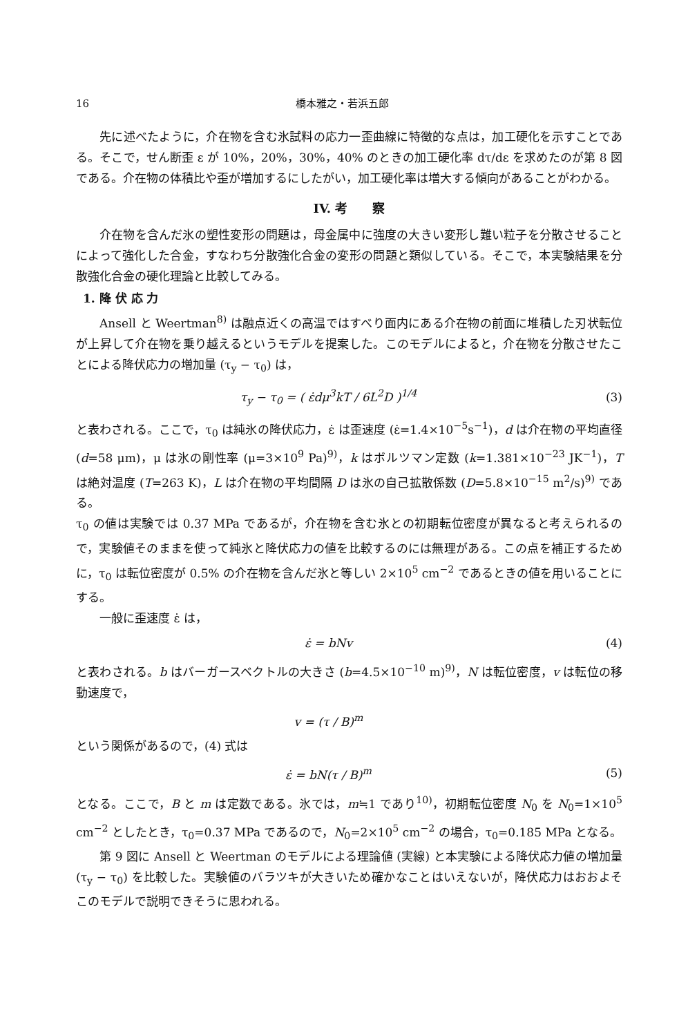16 橋本雅之・若浜五郎
先に述べたように，介在物を含む氷試料の応力一歪曲線に特徴的な点は，加工硬化を示すことである。そこで，せん断歪 ε が 10%，20%，30%，40% のときの加工硬化率 dτ/dε を求めたのが第 8 図である。介在物の体積比や歪が増加するにしたがい，加工硬化率は増大する傾向があることがわかる。
IV. 考　　察
介在物を含んだ氷の塑性変形の問題は，母金属中に強度の大きい変形し難い粒子を分散させることによって強化した合金，すなわち分散強化合金の変形の問題と類似している。そこで，本実験結果を分散強化合金の硬化理論と比較してみる。
1. 降 伏 応 力
Ansell と Weertman<sup>8)</sup> は融点近くの高温ではすべり面内にある介在物の前面に堆積した刃状転位が上昇して介在物を乗り越えるというモデルを提案した。このモデルによると，介在物を分散させたことによる降伏応力の増加量 (τ<sub>y</sub> − τ<sub>0</sub>) は，
τ<sub>y</sub> − τ<sub>0</sub> = ( ε̇dμ<sup>3</sup>kT / 6L<sup>2</sup>D )<sup>1/4</sup> (3)
と表わされる。ここで，τ<sub>0</sub> は純氷の降伏応力，ε̇ は歪速度 (ε̇=1.4×10<sup>−5</sup>s<sup>−1</sup>)，d は介在物の平均直径 (d=58 μm)，μ は氷の剛性率 (μ=3×10<sup>9</sup> Pa)<sup>9)</sup>，k はボルツマン定数 (k=1.381×10<sup>−23</sup> JK<sup>−1</sup>)，T は絶対温度 (T=263 K)，L は介在物の平均間隔 D は氷の自己拡散係数 (D=5.8×10<sup>−15</sup> m<sup>2</sup>/s)<sup>9)</sup> である。
τ<sub>0</sub> の値は実験では 0.37 MPa であるが，介在物を含む氷との初期転位密度が異なると考えられるので，実験値そのままを使って純氷と降伏応力の値を比較するのには無理がある。この点を補正するために，τ<sub>0</sub> は転位密度が 0.5% の介在物を含んだ氷と等しい 2×10<sup>5</sup> cm<sup>−2</sup> であるときの値を用いることにする。
一般に歪速度 ε̇ は，
ε̇ = bNv (4)
と表わされる。b はバーガースベクトルの大きさ (b=4.5×10<sup>−10</sup> m)<sup>9)</sup>，N は転位密度，v は転位の移動速度で，
v = (τ / B)<sup>m</sup>
という関係があるので，(4) 式は
ε̇ = bN(τ / B)<sup>m</sup> (5)
となる。ここで，B と m は定数である。氷では，m≒1 であり<sup>10)</sup>，初期転位密度 N<sub>0</sub> を N<sub>0</sub>=1×10<sup>5</sup> cm<sup>−2</sup> としたとき，τ<sub>0</sub>=0.37 MPa であるので，N<sub>0</sub>=2×10<sup>5</sup> cm<sup>−2</sup> の場合，τ<sub>0</sub>=0.185 MPa となる。
第 9 図に Ansell と Weertman のモデルによる理論値 (実線) と本実験による降伏応力値の増加量 (τ<sub>y</sub> − τ<sub>0</sub>) を比較した。実験値のバラツキが大きいため確かなことはいえないが，降伏応力はおおよそこのモデルで説明できそうに思われる。